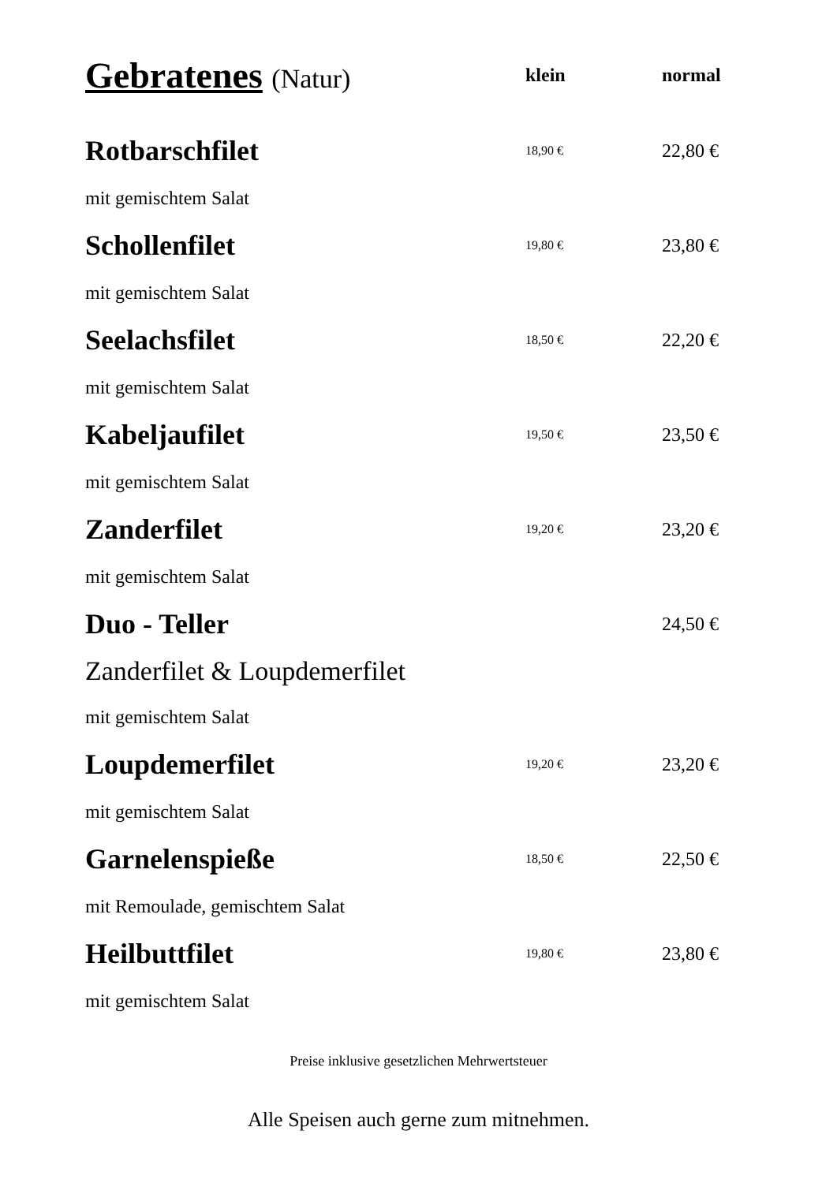| Gebratenes (Natur) | klein | normal |
| --- | --- | --- |
| Rotbarschfilet | 18,90 € | 22,80 € |
| mit gemischtem Salat | | |
| Schollenfilet | 19,80 € | 23,80 € |
| mit gemischtem Salat | | |
| Seelachsfilet | 18,50 € | 22,20 € |
| mit gemischtem Salat | | |
| Kabeljaufilet | 19,50 € | 23,50 € |
| mit gemischtem Salat | | |
| Zanderfilet | 19,20 € | 23,20 € |
| mit gemischtem Salat | | |
| Duo - Teller | | 24,50 € |
| Zanderfilet & Loupdemerfilet | | |
| mit gemischtem Salat | | |
| Loupdemerfilet | 19,20 € | 23,20 € |
| mit gemischtem Salat | | |
| Garnelenspieße | 18,50 € | 22,50 € |
| mit Remoulade, gemischtem Salat | | |
| Heilbuttfilet | 19,80 € | 23,80 € |
| mit gemischtem Salat | | |
Preise inklusive gesetzlichen Mehrwertsteuer
Alle Speisen auch gerne zum mitnehmen.